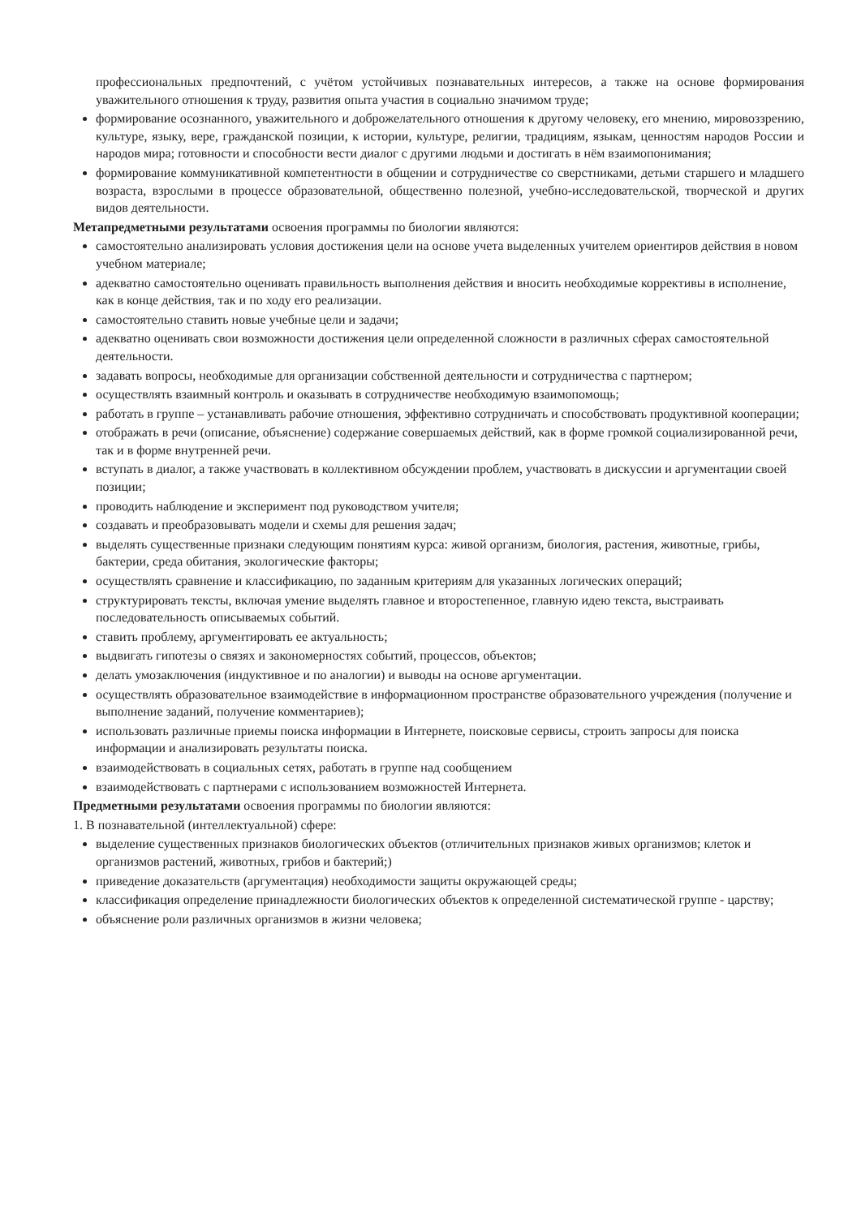профессиональных предпочтений, с учётом устойчивых познавательных интересов, а также на основе формирования уважительного отношения к труду, развития опыта участия в социально значимом труде;
формирование осознанного, уважительного и доброжелательного отношения к другому человеку, его мнению, мировоззрению, культуре, языку, вере, гражданской позиции, к истории, культуре, религии, традициям, языкам, ценностям народов России и народов мира; готовности и способности вести диалог с другими людьми и достигать в нём взаимопонимания;
формирование коммуникативной компетентности в общении и сотрудничестве со сверстниками, детьми старшего и младшего возраста, взрослыми в процессе образовательной, общественно полезной, учебно-исследовательской, творческой и других видов деятельности.
Метапредметными результатами освоения программы по биологии являются:
самостоятельно анализировать условия достижения цели на основе учета выделенных учителем ориентиров действия в новом учебном материале;
адекватно самостоятельно оценивать правильность выполнения действия и вносить необходимые коррективы в исполнение, как в конце действия, так и по ходу его реализации.
самостоятельно ставить новые учебные цели и задачи;
адекватно оценивать свои возможности достижения цели определенной сложности в различных сферах самостоятельной деятельности.
задавать вопросы, необходимые для организации собственной деятельности и сотрудничества с партнером;
осуществлять взаимный контроль и оказывать в сотрудничестве необходимую взаимопомощь;
работать в группе – устанавливать рабочие отношения, эффективно сотрудничать и способствовать продуктивной кооперации;
отображать в речи (описание, объяснение) содержание совершаемых действий, как в форме громкой социализированной речи, так и в форме внутренней речи.
вступать в диалог, а также участвовать в коллективном обсуждении проблем, участвовать в дискуссии и аргументации своей позиции;
проводить наблюдение и эксперимент под руководством учителя;
создавать и преобразовывать модели и схемы для решения задач;
выделять существенные признаки следующим понятиям курса: живой организм, биология, растения, животные, грибы, бактерии, среда обитания, экологические факторы;
осуществлять сравнение и классификацию, по заданным критериям для указанных логических операций;
структурировать тексты, включая умение выделять главное и второстепенное, главную идею текста, выстраивать последовательность описываемых событий.
ставить проблему, аргументировать ее актуальность;
выдвигать гипотезы о связях и закономерностях событий, процессов, объектов;
делать умозаключения (индуктивное и по аналогии) и выводы на основе аргументации.
осуществлять образовательное взаимодействие в информационном пространстве образовательного учреждения (получение и выполнение заданий, получение комментариев);
использовать различные приемы поиска информации в Интернете, поисковые сервисы, строить запросы для поиска информации и анализировать результаты поиска.
взаимодействовать в социальных сетях, работать в группе над сообщением
взаимодействовать с партнерами с использованием возможностей Интернета.
Предметными результатами освоения программы по биологии являются:
1. В познавательной (интеллектуальной) сфере:
выделение существенных признаков биологических объектов (отличительных признаков живых организмов; клеток и организмов растений, животных, грибов и бактерий;)
приведение доказательств (аргументация) необходимости защиты окружающей среды;
классификация определение принадлежности биологических объектов к определенной систематической группе - царству;
объяснение роли различных организмов в жизни человека;